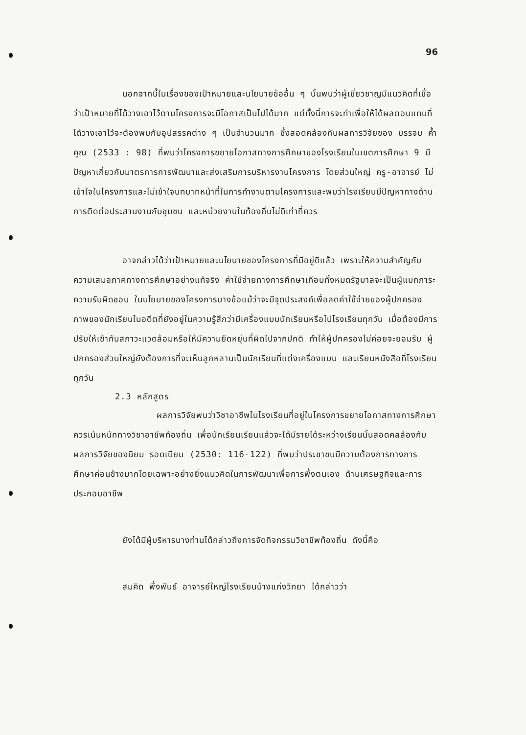96
นอกจากนี้ในเรื่องของเป้าหมายและนโยบายข้ออื่น ๆ นั้นพบว่าผู้เชี่ยวชาญมีแนวคิดที่เชื่อว่าเป้าหมายที่ได้วางเอาไว้ตามโครงการจะมีโอกาสเป็นไปได้มาก แต่ทั้งนี้การจะทำเพื่อให้ได้ผลตอบแทนที่ได้วางเอาไว้จะต้องพบกับอุปสรรคต่าง ๆ เป็นจำนวนมาก ซึ่งสอดคล้องกับผลการวิจัยของ บรรจบ ค้ำคูณ (2533 : 98) ที่พบว่าโครงการขยายโอกาสทางการศึกษาของโรงเรียนในเขตการศึกษา 9 มีปัญหาเกี่ยวกับมาตรการการพัฒนาและส่งเสริมการบริหารงานโครงการ โดยส่วนใหญ่ ครู-อาจารย์ ไม่เข้าใจในโครงการและไม่เข้าใจบทบาทหน้าที่ในการทำงานตามโครงการและพบว่าโรงเรียนมีปัญหาทางด้านการติดต่อประสานงานกับชุมชน และหน่วยงานในท้องถิ่นไม่ดีเท่าที่ควร
อาจกล่าวได้ว่าเป้าหมายและนโยบายของโครงการที่มีอยู่ดีแล้ว เพราะให้ความสำคัญกับความเสมอภาคทางการศึกษาอย่างแท้จริง ค่าใช้จ่ายทางการศึกษาเกือบทั้งหมดรัฐบาลจะเป็นผู้แบกภาระความรับผิดชอบ ในนโยบายของโครงการบางข้อแม้ว่าจะมีจุดประสงค์เพื่อลดค่าใช้จ่ายของผู้ปกครองภาพของนักเรียนในอดีตที่ยังอยู่ในความรู้สึกว่ามีเครื่องแบบนักเรียนหรือไปโรงเรียนทุกวัน เมื่อต้องมีการปรับให้เข้ากับสภาวะแวดล้อมหรือให้มีความยืดหยุ่นที่ผิดไปจากปกติ ทำให้ผู้ปกครองไม่ค่อยจะยอมรับ ผู้ปกครองส่วนใหญ่ยังต้องการที่จะเห็นลูกหลานเป็นนักเรียนที่แต่งเครื่องแบบ และเรียนหนังสือที่โรงเรียนทุกวัน
2.3 หลักสูตร
ผลการวิจัยพบว่าวิชาอาชีพในโรงเรียนที่อยู่ในโครงการขยายโอกาสทางการศึกษา ควรเน้นหนักทางวิชาอาชีพท้องถิ่น เพื่อนักเรียนเรียนแล้วจะได้มีรายได้ระหว่างเรียนนั้นสอดคลล้องกับผลการวิจัยของนิยม รอดเนียม (2530: 116-122) ที่พบว่าประชาชนมีความต้องการทางการศึกษาค่อนข้างมากโดยเฉพาะอย่างยิ่งแนวคิดในการพัฒนาเพื่อการพึ่งตนเอง ด้านเศรษฐกิจและการประกอบอาชีพ
ยังได้มีผู้บริหารบางท่านได้กล่าวถึงการจัดกิจกรรมวิชาชีพท้องถิ่น ดังนี้คือ
สมคิด พึ่งพันธ์ อาจารย์ใหญ่โรงเรียนบ้างแก่งวิทยา ได้กล่าวว่า